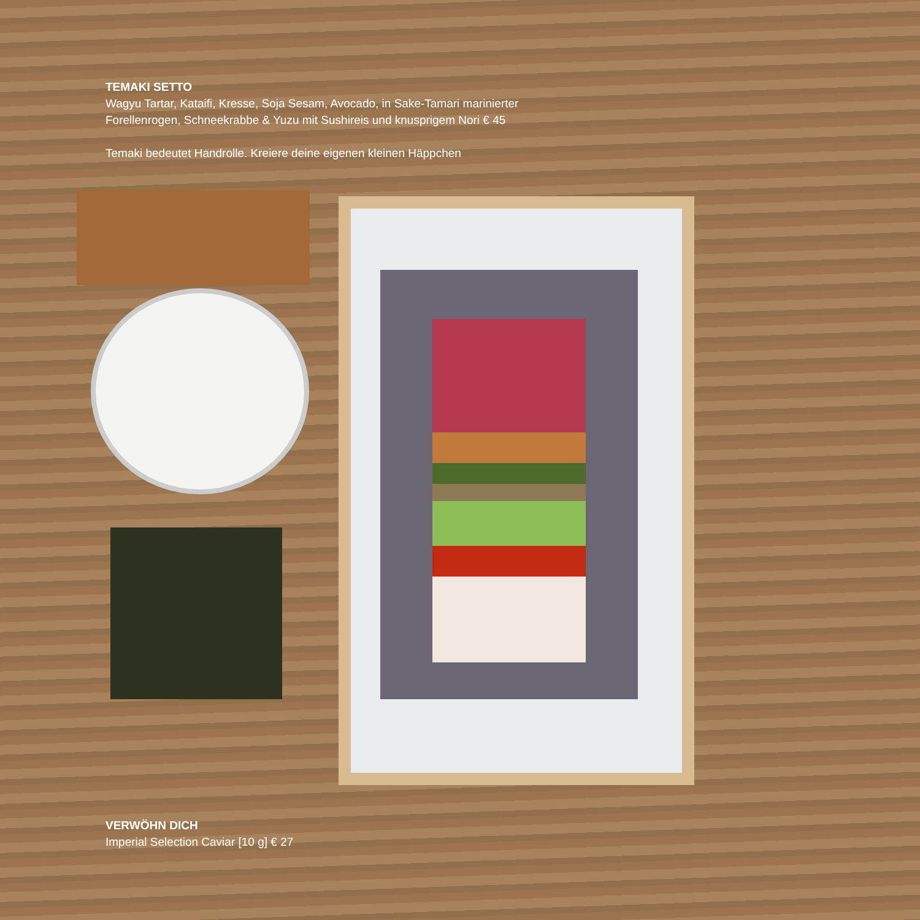TEMAKI SETTO
Wagyu Tartar, Kataifi, Kresse, Soja Sesam, Avocado, in Sake-Tamari marinierter
Forellenrogen, Schneekrabbe & Yuzu mit Sushireis und knusprigem Nori € 45
Temaki bedeutet Handrolle. Kreiere deine eigenen kleinen Häppchen
VERWÖHN DICH
Imperial Selection Caviar [10 g] € 27